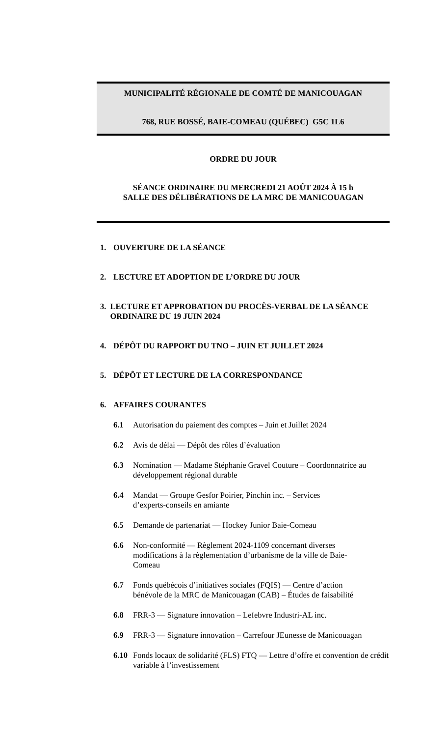MUNICIPALITÉ RÉGIONALE DE COMTÉ DE MANICOUAGAN
768, RUE BOSSÉ, BAIE-COMEAU (QUÉBEC) G5C 1L6
ORDRE DU JOUR
SÉANCE ORDINAIRE DU MERCREDI 21 AOÛT 2024 À 15 h
SALLE DES DÉLIBÉRATIONS DE LA MRC DE MANICOUAGAN
1. OUVERTURE DE LA SÉANCE
2. LECTURE ET ADOPTION DE L’ORDRE DU JOUR
3. LECTURE ET APPROBATION DU PROCÈS-VERBAL DE LA SÉANCE ORDINAIRE DU 19 JUIN 2024
4. DÉPÔT DU RAPPORT DU TNO – JUIN ET JUILLET 2024
5. DÉPÔT ET LECTURE DE LA CORRESPONDANCE
6. AFFAIRES COURANTES
6.1 Autorisation du paiement des comptes – Juin et Juillet 2024
6.2 Avis de délai — Dépôt des rôles d’évaluation
6.3 Nomination — Madame Stéphanie Gravel Couture – Coordonnatrice au développement régional durable
6.4 Mandat — Groupe Gesfor Poirier, Pinchin inc. – Services
d’experts-conseils en amiante
6.5 Demande de partenariat — Hockey Junior Baie-Comeau
6.6 Non-conformité — Règlement 2024-1109 concernant diverses
modifications à la règlementation d’urbanisme de la ville de Baie-
Comeau
6.7 Fonds québécois d’initiatives sociales (FQIS) — Centre d’action
bénévole de la MRC de Manicouagan (CAB) – Études de faisabilité
6.8 FRR-3 — Signature innovation – Lefebvre Industri-AL inc.
6.9 FRR-3 — Signature innovation – Carrefour JEunesse de Manicouagan
6.10 Fonds locaux de solidarité (FLS) FTQ — Lettre d’offre et convention de crédit variable à l’investissement